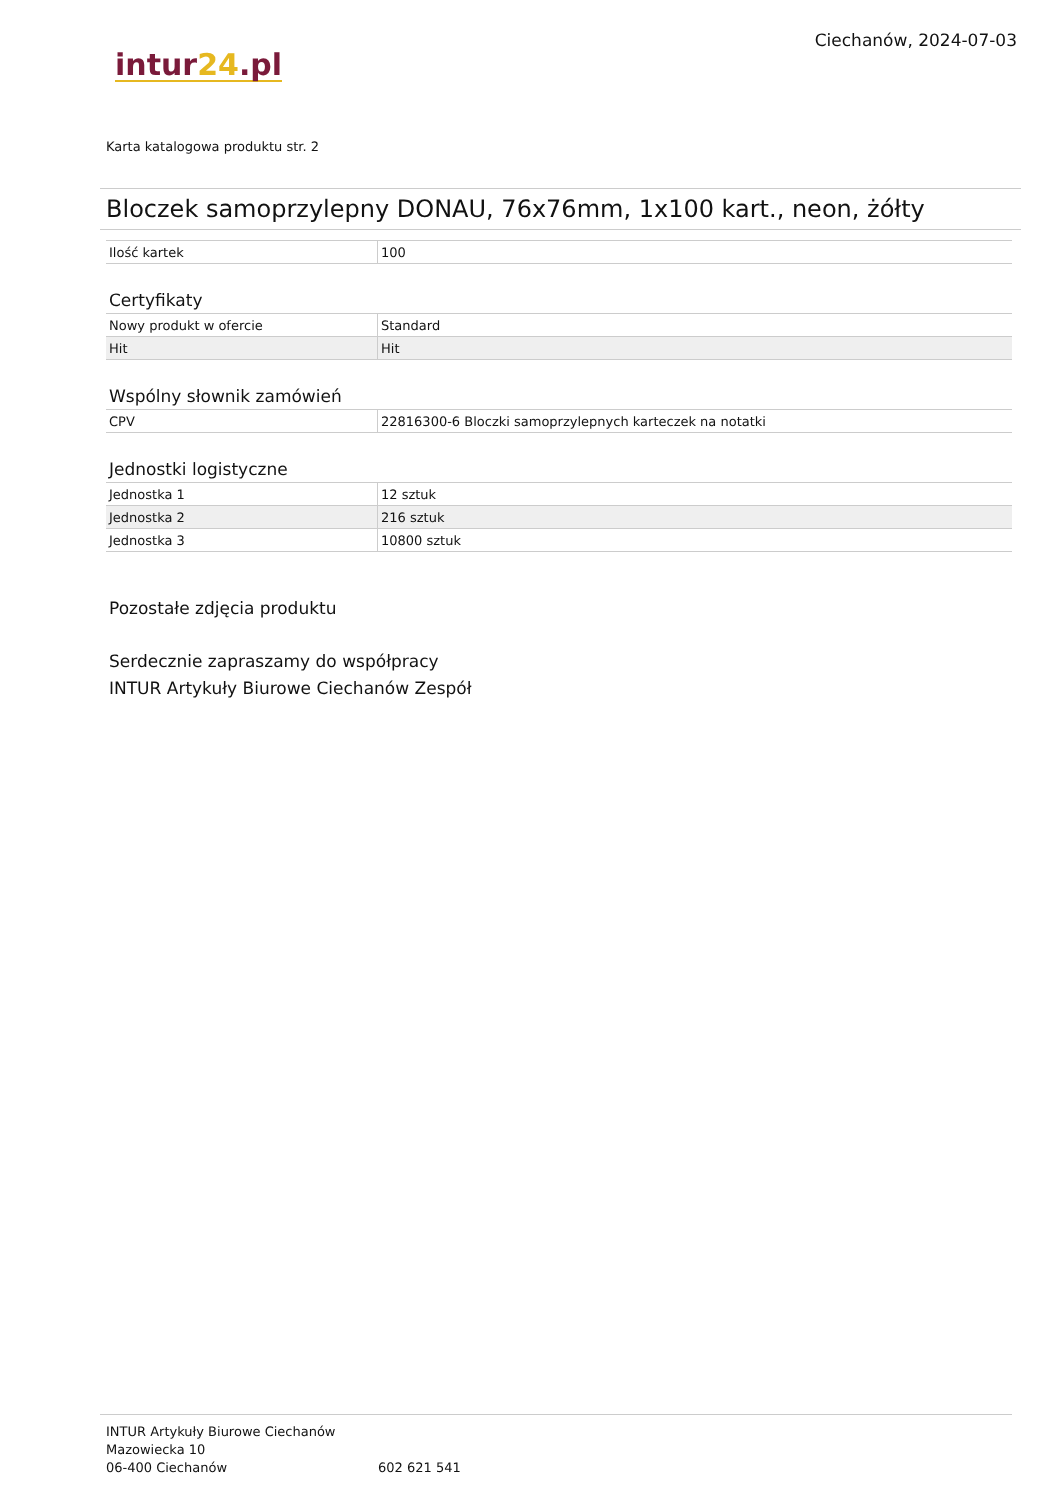intur24.pl
Ciechanów, 2024-07-03
Karta katalogowa produktu str. 2
Bloczek samoprzylepny DONAU, 76x76mm, 1x100 kart., neon, żółty
| Ilość kartek | 100 |
Certyfikaty
| Nowy produkt w ofercie | Standard |
| Hit | Hit |
Wspólny słownik zamówień
| CPV | 22816300-6 Bloczki samoprzylepnych karteczek na notatki |
Jednostki logistyczne
| Jednostka 1 | 12 sztuk |
| Jednostka 2 | 216 sztuk |
| Jednostka 3 | 10800 sztuk |
Pozostałe zdjęcia produktu
Serdecznie zapraszamy do współpracy
INTUR Artykuły Biurowe Ciechanów Zespół
INTUR Artykuły Biurowe Ciechanów
Mazowiecka 10
06-400 Ciechanów
602 621 541